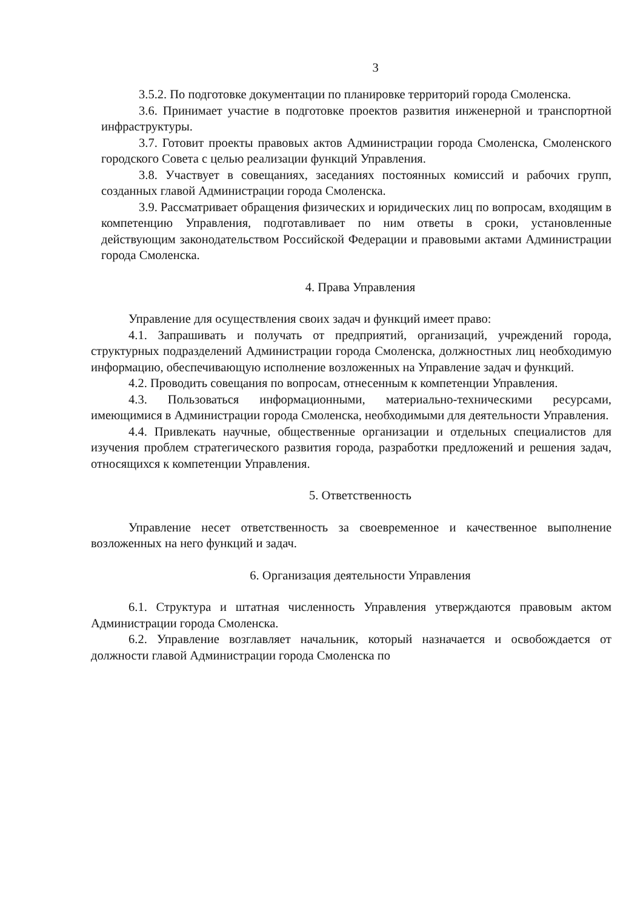3
3.5.2. По подготовке документации по планировке территорий города Смоленска.
3.6. Принимает участие в подготовке проектов развития инженерной и транспортной инфраструктуры.
3.7. Готовит проекты правовых актов Администрации города Смоленска, Смоленского городского Совета с целью реализации функций Управления.
3.8. Участвует в совещаниях, заседаниях постоянных комиссий и рабочих групп, созданных главой Администрации города Смоленска.
3.9. Рассматривает обращения физических и юридических лиц по вопросам, входящим в компетенцию Управления, подготавливает по ним ответы в сроки, установленные действующим законодательством Российской Федерации и правовыми актами Администрации города Смоленска.
4. Права Управления
Управление для осуществления своих задач и функций имеет право:
4.1. Запрашивать и получать от предприятий, организаций, учреждений города, структурных подразделений Администрации города Смоленска, должностных лиц необходимую информацию, обеспечивающую исполнение возложенных на Управление задач и функций.
4.2. Проводить совещания по вопросам, отнесенным к компетенции Управления.
4.3. Пользоваться информационными, материально-техническими ресурсами, имеющимися в Администрации города Смоленска, необходимыми для деятельности Управления.
4.4. Привлекать научные, общественные организации и отдельных специалистов для изучения проблем стратегического развития города, разработки предложений и решения задач, относящихся к компетенции Управления.
5. Ответственность
Управление несет ответственность за своевременное и качественное выполнение возложенных на него функций и задач.
6. Организация деятельности Управления
6.1. Структура и штатная численность Управления утверждаются правовым актом Администрации города Смоленска.
6.2. Управление возглавляет начальник, который назначается и освобождается от должности главой Администрации города Смоленска по